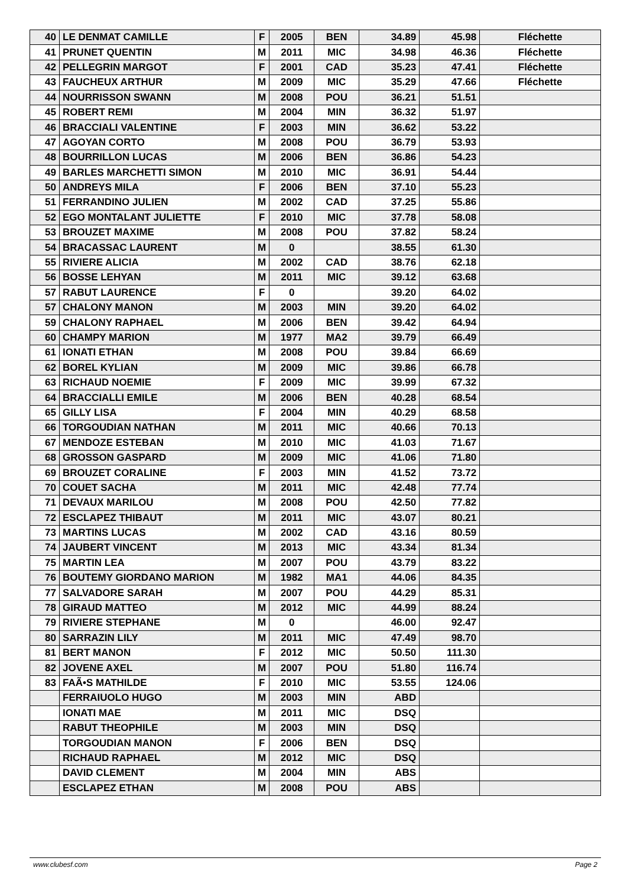| 40 | LE DENMAT CAMILLE | F | 2005 | BEN | 34.89 | 45.98 | Fléchette |
| 41 | PRUNET QUENTIN | M | 2011 | MIC | 34.98 | 46.36 | Fléchette |
| 42 | PELLEGRIN MARGOT | F | 2001 | CAD | 35.23 | 47.41 | Fléchette |
| 43 | FAUCHEUX ARTHUR | M | 2009 | MIC | 35.29 | 47.66 | Fléchette |
| 44 | NOURRISSON SWANN | M | 2008 | POU | 36.21 | 51.51 | |
| 45 | ROBERT REMI | M | 2004 | MIN | 36.32 | 51.97 | |
| 46 | BRACCIALI VALENTINE | F | 2003 | MIN | 36.62 | 53.22 | |
| 47 | AGOYAN CORTO | M | 2008 | POU | 36.79 | 53.93 | |
| 48 | BOURRILLON LUCAS | M | 2006 | BEN | 36.86 | 54.23 | |
| 49 | BARLES MARCHETTI SIMON | M | 2010 | MIC | 36.91 | 54.44 | |
| 50 | ANDREYS MILA | F | 2006 | BEN | 37.10 | 55.23 | |
| 51 | FERRANDINO JULIEN | M | 2002 | CAD | 37.25 | 55.86 | |
| 52 | EGO MONTALANT JULIETTE | F | 2010 | MIC | 37.78 | 58.08 | |
| 53 | BROUZET MAXIME | M | 2008 | POU | 37.82 | 58.24 | |
| 54 | BRACASSAC LAURENT | M | 0 | | 38.55 | 61.30 | |
| 55 | RIVIERE ALICIA | M | 2002 | CAD | 38.76 | 62.18 | |
| 56 | BOSSE LEHYAN | M | 2011 | MIC | 39.12 | 63.68 | |
| 57 | RABUT LAURENCE | F | 0 | | 39.20 | 64.02 | |
| 57 | CHALONY MANON | M | 2003 | MIN | 39.20 | 64.02 | |
| 59 | CHALONY RAPHAEL | M | 2006 | BEN | 39.42 | 64.94 | |
| 60 | CHAMPY MARION | M | 1977 | MA2 | 39.79 | 66.49 | |
| 61 | IONATI ETHAN | M | 2008 | POU | 39.84 | 66.69 | |
| 62 | BOREL KYLIAN | M | 2009 | MIC | 39.86 | 66.78 | |
| 63 | RICHAUD NOEMIE | F | 2009 | MIC | 39.99 | 67.32 | |
| 64 | BRACCIALLI EMILE | M | 2006 | BEN | 40.28 | 68.54 | |
| 65 | GILLY LISA | F | 2004 | MIN | 40.29 | 68.58 | |
| 66 | TORGOUDIAN NATHAN | M | 2011 | MIC | 40.66 | 70.13 | |
| 67 | MENDOZE ESTEBAN | M | 2010 | MIC | 41.03 | 71.67 | |
| 68 | GROSSON GASPARD | M | 2009 | MIC | 41.06 | 71.80 | |
| 69 | BROUZET CORALINE | F | 2003 | MIN | 41.52 | 73.72 | |
| 70 | COUET SACHA | M | 2011 | MIC | 42.48 | 77.74 | |
| 71 | DEVAUX MARILOU | M | 2008 | POU | 42.50 | 77.82 | |
| 72 | ESCLAPEZ THIBAUT | M | 2011 | MIC | 43.07 | 80.21 | |
| 73 | MARTINS LUCAS | M | 2002 | CAD | 43.16 | 80.59 | |
| 74 | JAUBERT VINCENT | M | 2013 | MIC | 43.34 | 81.34 | |
| 75 | MARTIN LEA | M | 2007 | POU | 43.79 | 83.22 | |
| 76 | BOUTEMY GIORDANO MARION | M | 1982 | MA1 | 44.06 | 84.35 | |
| 77 | SALVADORE SARAH | M | 2007 | POU | 44.29 | 85.31 | |
| 78 | GIRAUD MATTEO | M | 2012 | MIC | 44.99 | 88.24 | |
| 79 | RIVIERE STEPHANE | M | 0 | | 46.00 | 92.47 | |
| 80 | SARRAZIN LILY | M | 2011 | MIC | 47.49 | 98.70 | |
| 81 | BERT MANON | F | 2012 | MIC | 50.50 | 111.30 | |
| 82 | JOVENE AXEL | M | 2007 | POU | 51.80 | 116.74 | |
| 83 | FAÃ•S MATHILDE | F | 2010 | MIC | 53.55 | 124.06 | |
| | FERRAIUOLO HUGO | M | 2003 | MIN | ABD | | |
| | IONATI MAE | M | 2011 | MIC | DSQ | | |
| | RABUT THEOPHILE | M | 2003 | MIN | DSQ | | |
| | TORGOUDIAN MANON | F | 2006 | BEN | DSQ | | |
| | RICHAUD RAPHAEL | M | 2012 | MIC | DSQ | | |
| | DAVID CLEMENT | M | 2004 | MIN | ABS | | |
| | ESCLAPEZ ETHAN | M | 2008 | POU | ABS | | |
www.clubesf.com Page 2